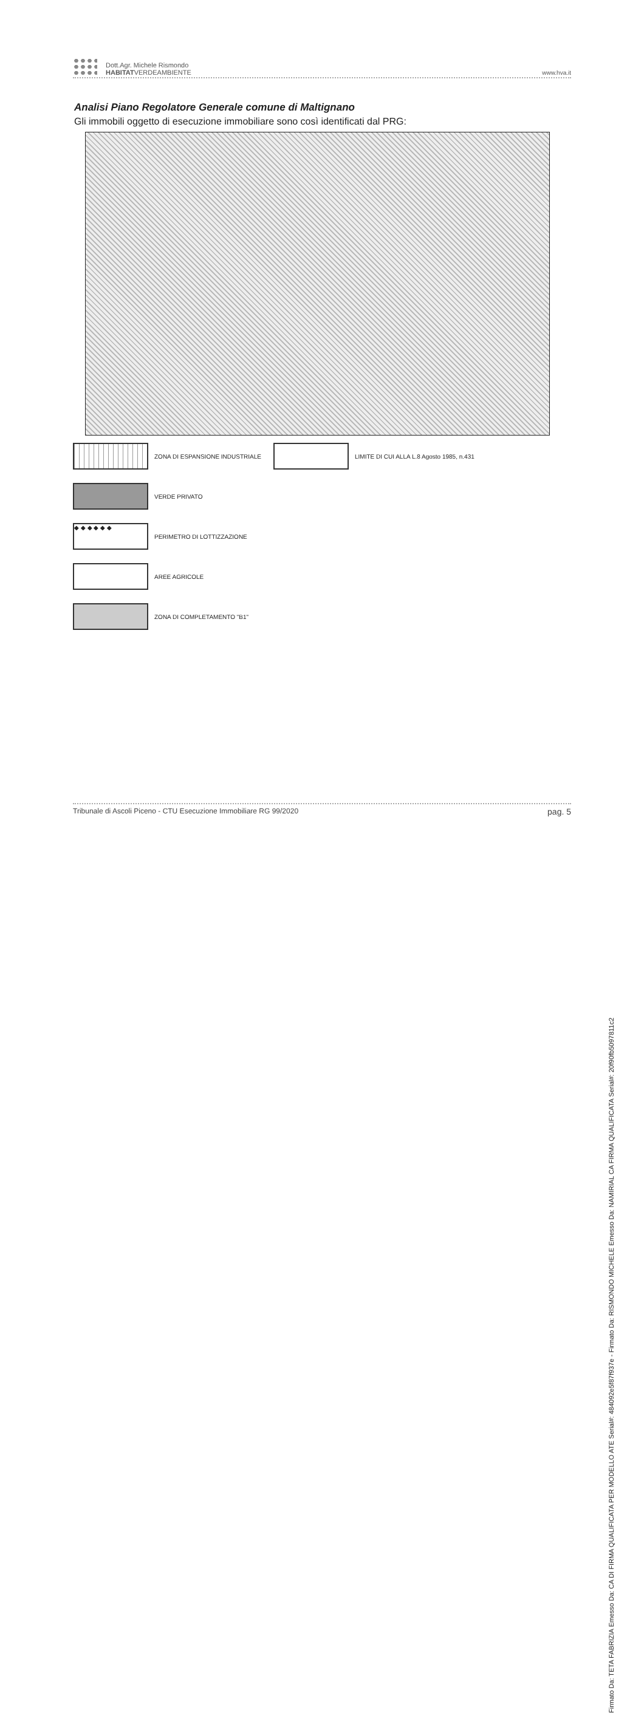Dott.Agr. Michele Rismondo
HABITATVERDEAMBIENTE
www.hva.it
Analisi Piano Regolatore Generale comune di Maltignano
Gli immobili oggetto di esecuzione immobiliare sono così identificati dal PRG:
ZONA DI ESPANSIONE INDUSTRIALE
LIMITE DI CUI ALLA L.8 Agosto 1985, n.431
VERDE PRIVATO
◆ ◆ ◆ ◆ ◆ ◆
PERIMETRO DI LOTTIZZAZIONE
AREE AGRICOLE
ZONA DI COMPLETAMENTO "B1"
Tribunale di Ascoli Piceno - CTU Esecuzione Immobiliare RG 99/2020 pag. 5
Firmato Da: TETA FABRIZIA Emesso Da: CA DI FIRMA QUALIFICATA PER MODELLO ATE Serial#: 484092e5f87f937e - Firmato Da: RISMONDO MICHELE Emesso Da: NAMIRIAL CA FIRMA QUALIFICATA Serial#: 20f90fb5097811c2